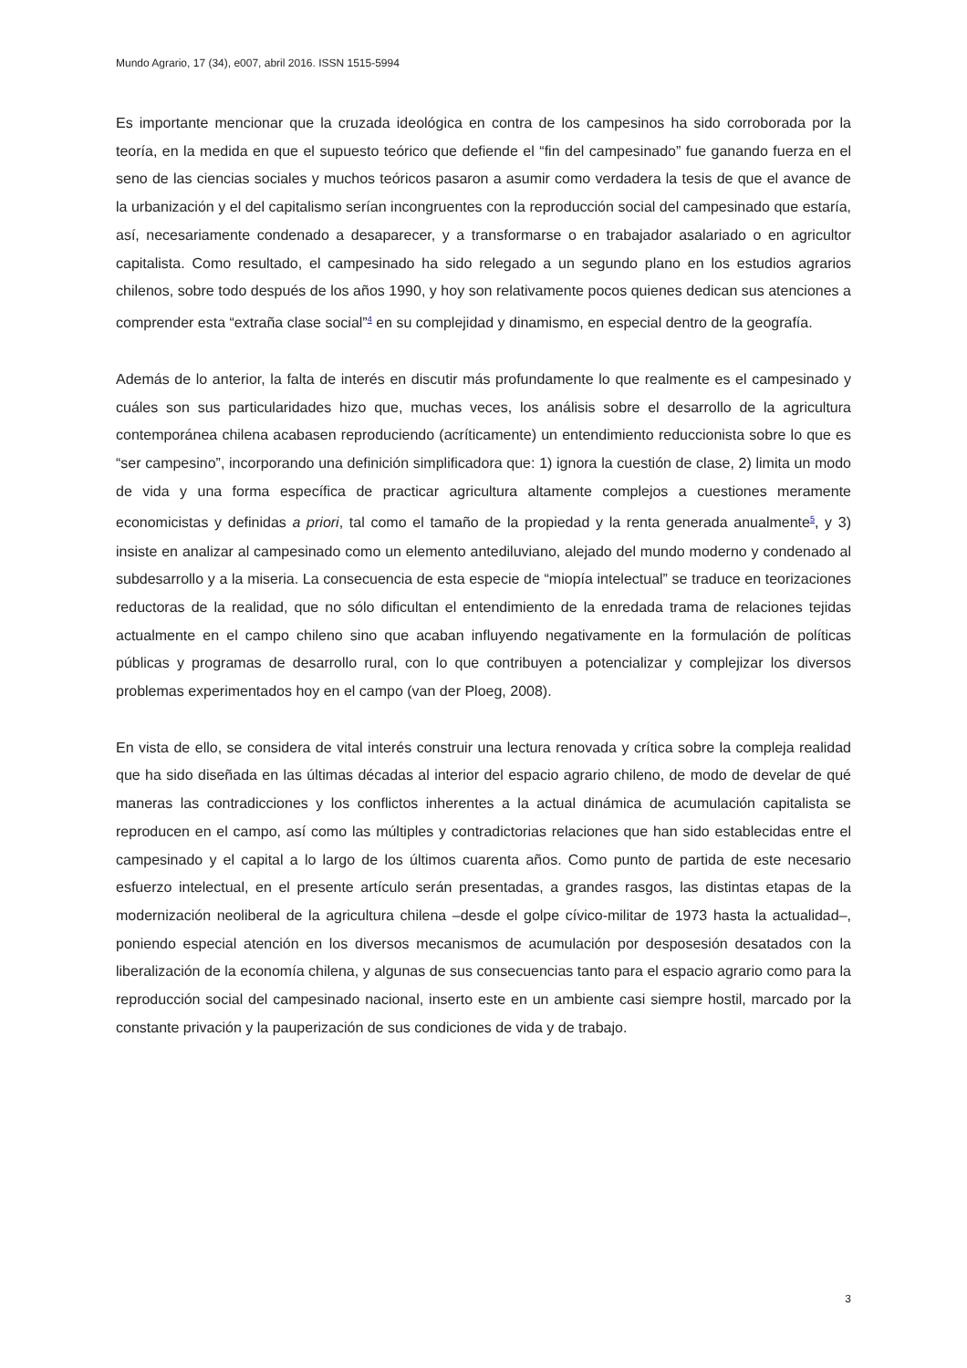Mundo Agrario, 17 (34), e007, abril 2016. ISSN 1515-5994
Es importante mencionar que la cruzada ideológica en contra de los campesinos ha sido corroborada por la teoría, en la medida en que el supuesto teórico que defiende el “fin del campesinado” fue ganando fuerza en el seno de las ciencias sociales y muchos teóricos pasaron a asumir como verdadera la tesis de que el avance de la urbanización y el del capitalismo serían incongruentes con la reproducción social del campesinado que estaría, así, necesariamente condenado a desaparecer, y a transformarse o en trabajador asalariado o en agricultor capitalista. Como resultado, el campesinado ha sido relegado a un segundo plano en los estudios agrarios chilenos, sobre todo después de los años 1990, y hoy son relativamente pocos quienes dedican sus atenciones a comprender esta “extraña clase social”<sup>4</sup> en su complejidad y dinamismo, en especial dentro de la geografía.
Además de lo anterior, la falta de interés en discutir más profundamente lo que realmente es el campesinado y cuáles son sus particularidades hizo que, muchas veces, los análisis sobre el desarrollo de la agricultura contemporánea chilena acabasen reproduciendo (acríticamente) un entendimiento reduccionista sobre lo que es “ser campesino”, incorporando una definición simplificadora que: 1) ignora la cuestión de clase, 2) limita un modo de vida y una forma específica de practicar agricultura altamente complejos a cuestiones meramente economicistas y definidas a priori, tal como el tamaño de la propiedad y la renta generada anualmente<sup>5</sup>, y 3) insiste en analizar al campesinado como un elemento antediluviano, alejado del mundo moderno y condenado al subdesarrollo y a la miseria. La consecuencia de esta especie de “miopía intelectual” se traduce en teorizaciones reductoras de la realidad, que no sólo dificultan el entendimiento de la enredada trama de relaciones tejidas actualmente en el campo chileno sino que acaban influyendo negativamente en la formulación de políticas públicas y programas de desarrollo rural, con lo que contribuyen a potencializar y complejizar los diversos problemas experimentados hoy en el campo (van der Ploeg, 2008).
En vista de ello, se considera de vital interés construir una lectura renovada y crítica sobre la compleja realidad que ha sido diseñada en las últimas décadas al interior del espacio agrario chileno, de modo de develar de qué maneras las contradicciones y los conflictos inherentes a la actual dinámica de acumulación capitalista se reproducen en el campo, así como las múltiples y contradictorias relaciones que han sido establecidas entre el campesinado y el capital a lo largo de los últimos cuarenta años. Como punto de partida de este necesario esfuerzo intelectual, en el presente artículo serán presentadas, a grandes rasgos, las distintas etapas de la modernización neoliberal de la agricultura chilena –desde el golpe cívico-militar de 1973 hasta la actualidad–, poniendo especial atención en los diversos mecanismos de acumulación por desposesión desatados con la liberalización de la economía chilena, y algunas de sus consecuencias tanto para el espacio agrario como para la reproducción social del campesinado nacional, inserto este en un ambiente casi siempre hostil, marcado por la constante privación y la pauperización de sus condiciones de vida y de trabajo.
3